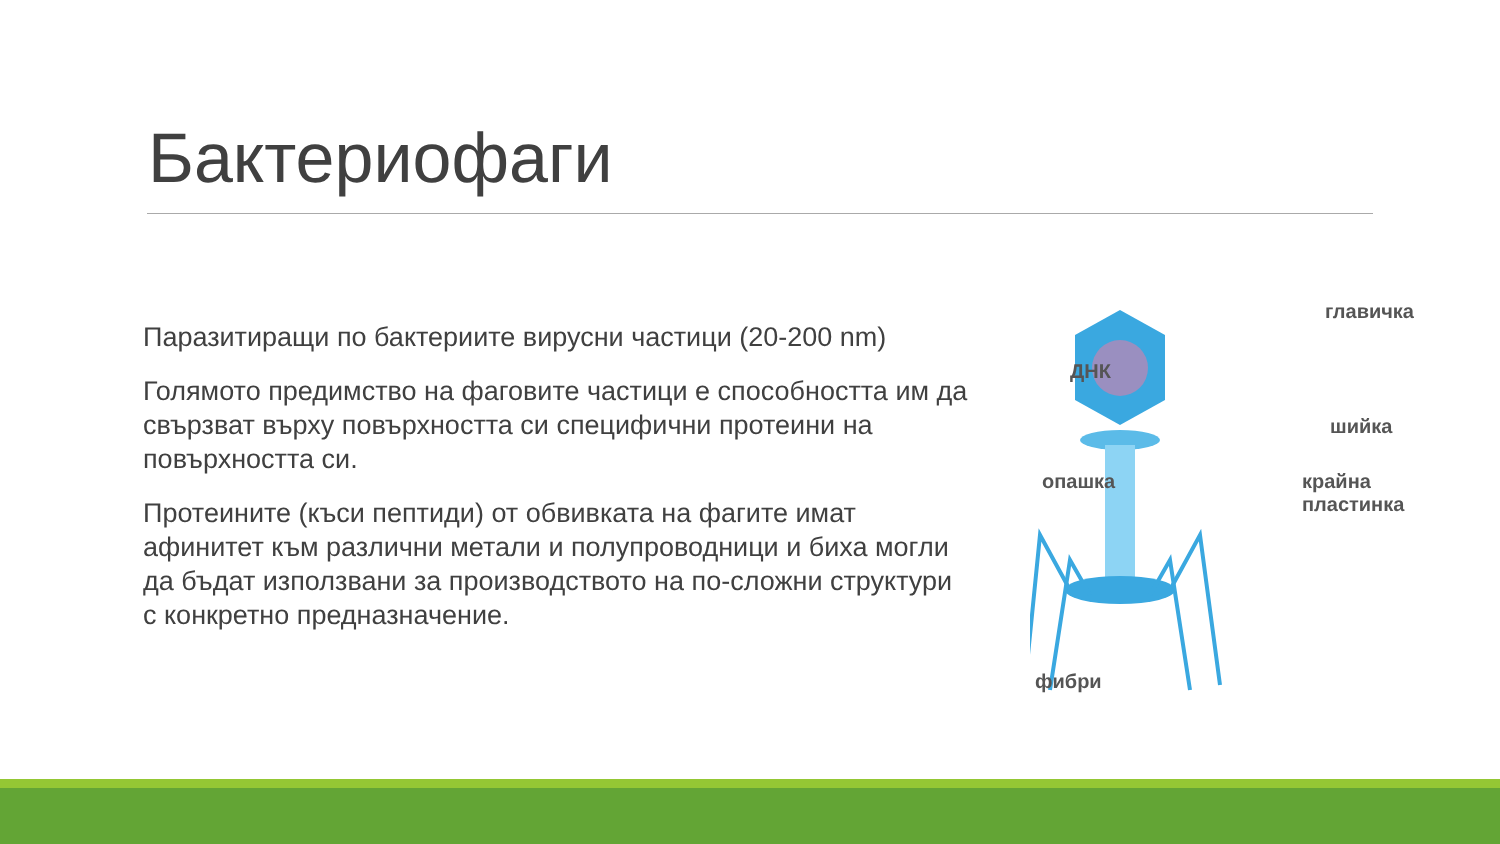Бактериофаги
Паразитиращи по бактериите вирусни частици (20-200 nm)
Голямото предимство на фаговите частици е способността им да свързват върху повърхността си специфични протеини на повърхността си.
Протеините (къси пептиди) от обвивката на фагите имат афинитет към различни метали и полупроводници и биха могли да бъдат използвани за производството на по-сложни структури с конкретно предназначение.
главичка
ДНК
шийка
опашка
крайна
пластинка
фибри